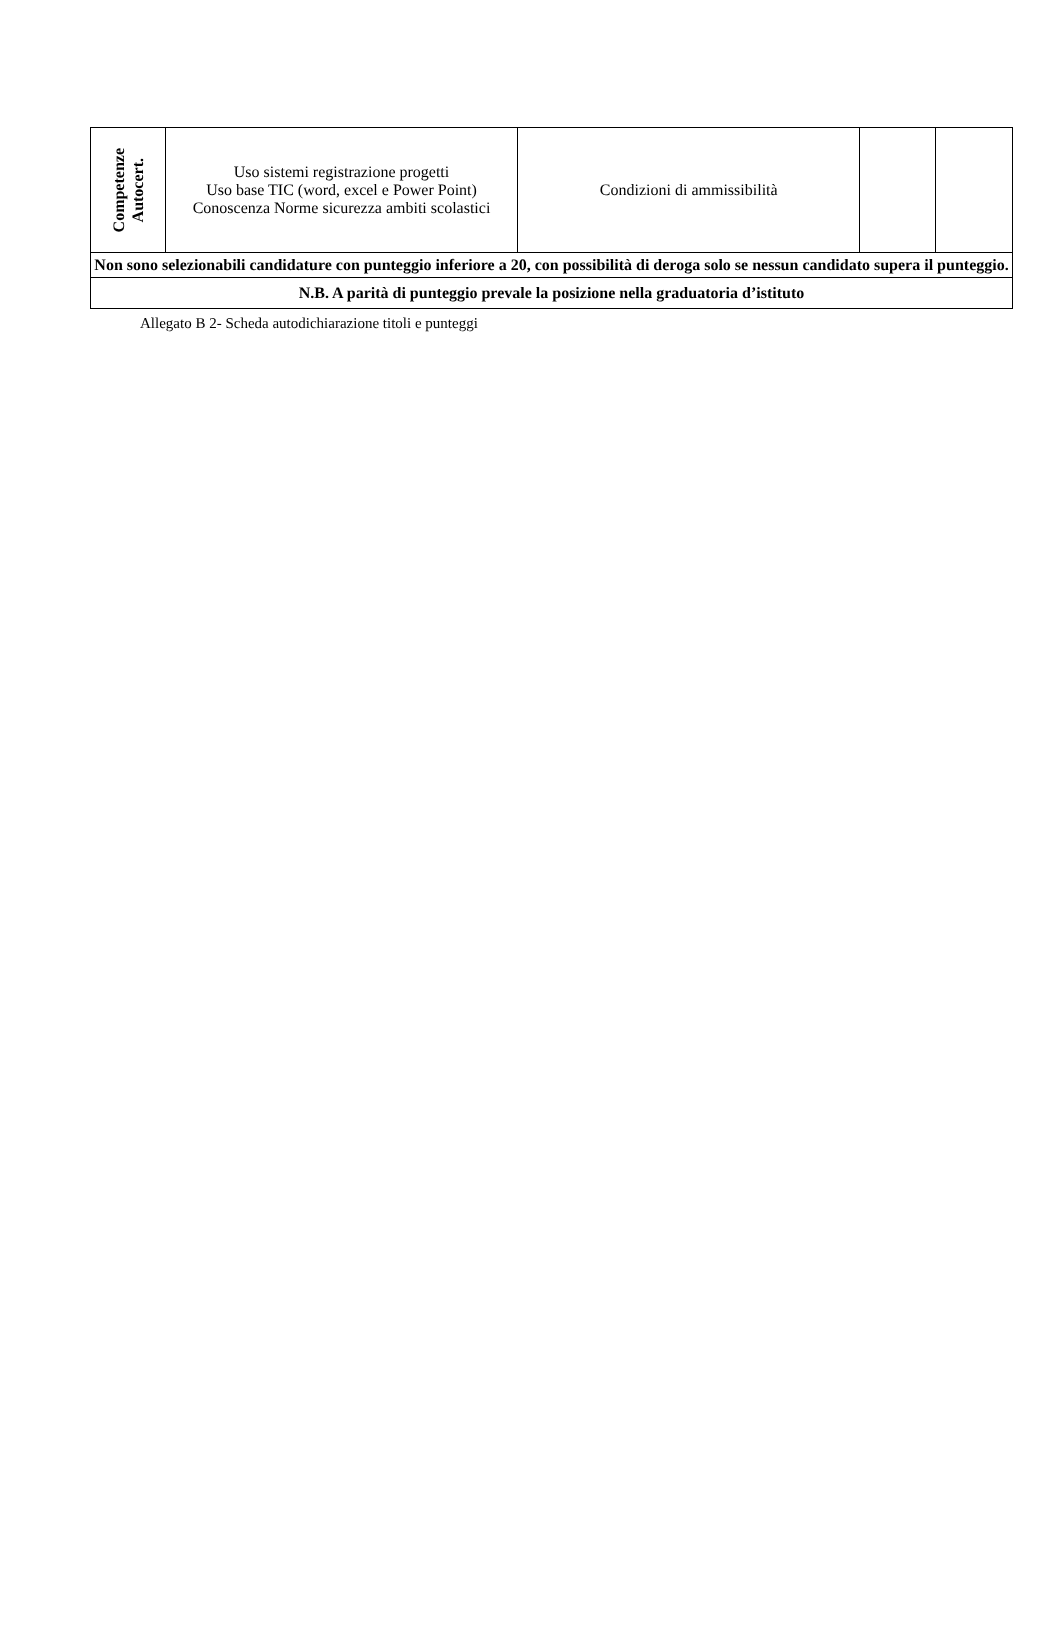| Competenze Autocert. | Uso sistemi registrazione progetti Uso base TIC (word, excel e Power Point) Conoscenza Norme sicurezza ambiti scolastici | Condizioni di ammissibilità | | |
| Non sono selezionabili candidature con punteggio inferiore a 20, con possibilità di deroga solo se nessun candidato supera il punteggio. | | | | |
| N.B. A parità di punteggio prevale la posizione nella graduatoria d’istituto | | | | |
Allegato B 2- Scheda autodichiarazione titoli e punteggi